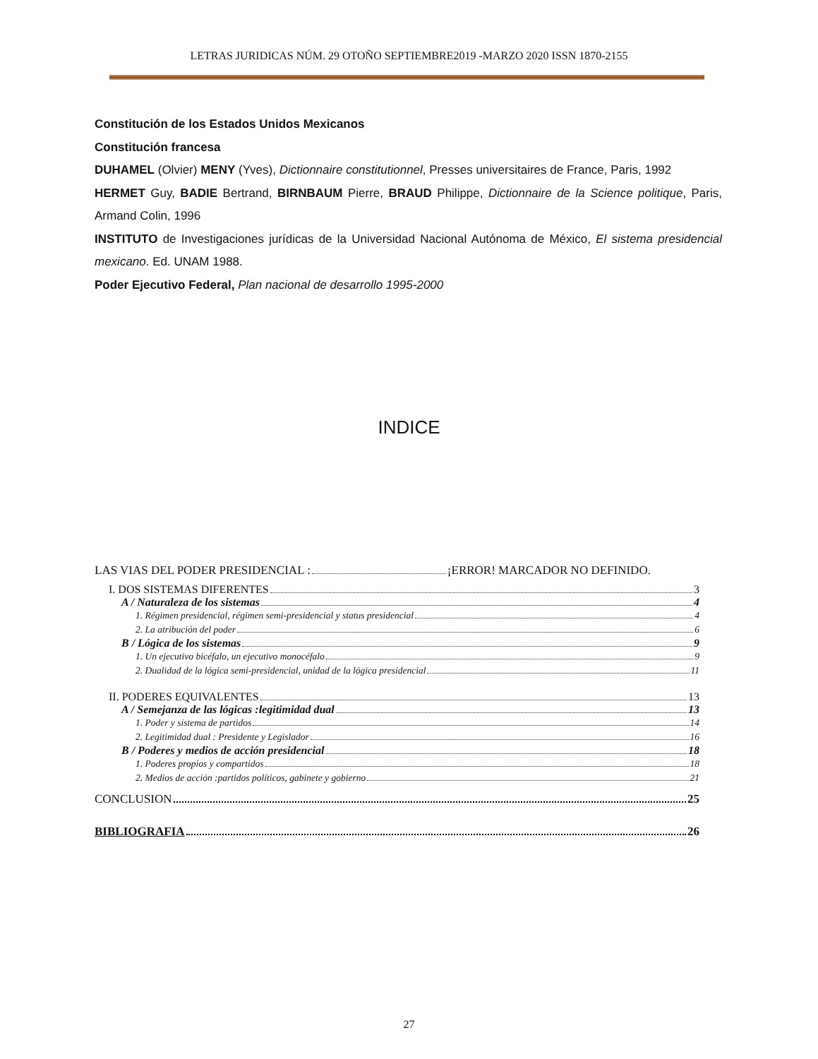LETRAS JURIDICAS NÚM. 29 OTOÑO SEPTIEMBRE2019 -MARZO 2020 ISSN 1870-2155
Constitución de los Estados Unidos Mexicanos
Constitución francesa
DUHAMEL (Olvier) MENY (Yves), Dictionnaire constitutionnel, Presses universitaires de France, Paris, 1992
HERMET Guy, BADIE Bertrand, BIRNBAUM Pierre, BRAUD Philippe, Dictionnaire de la Science politique, Paris, Armand Colin, 1996
INSTITUTO de Investigaciones jurídicas de la Universidad Nacional Autónoma de México, El sistema presidencial mexicano. Ed. UNAM 1988.
Poder Ejecutivo Federal, Plan nacional de desarrollo 1995-2000
INDICE
LAS VIAS DEL PODER PRESIDENCIAL : ¡ERROR! MARCADOR NO DEFINIDO.
I. DOS SISTEMAS DIFERENTES 3
A / Naturaleza de los sistemas 4
1. Régimen presidencial, régimen semi-presidencial y status presidencial 4
2. La atribución del poder 6
B / Lógica de los sistemas 9
1. Un ejecutivo bicéfalo, un ejecutivo monocéfalo 9
2. Dualidad de la lógica semi-presidencial, unidad de la lógica presidencial 11
II. PODERES EQUIVALENTES 13
A / Semejanza de las lógicas :legitimidad dual 13
1. Poder y sistema de partidos 14
2. Legitimidad dual : Presidente y Legislador 16
B / Poderes y medios de acción presidencial 18
1. Poderes propios y compartidos 18
2. Medios de acción :partidos políticos, gabinete y gobierno 21
CONCLUSION 25
BIBLIOGRAFIA 26
27